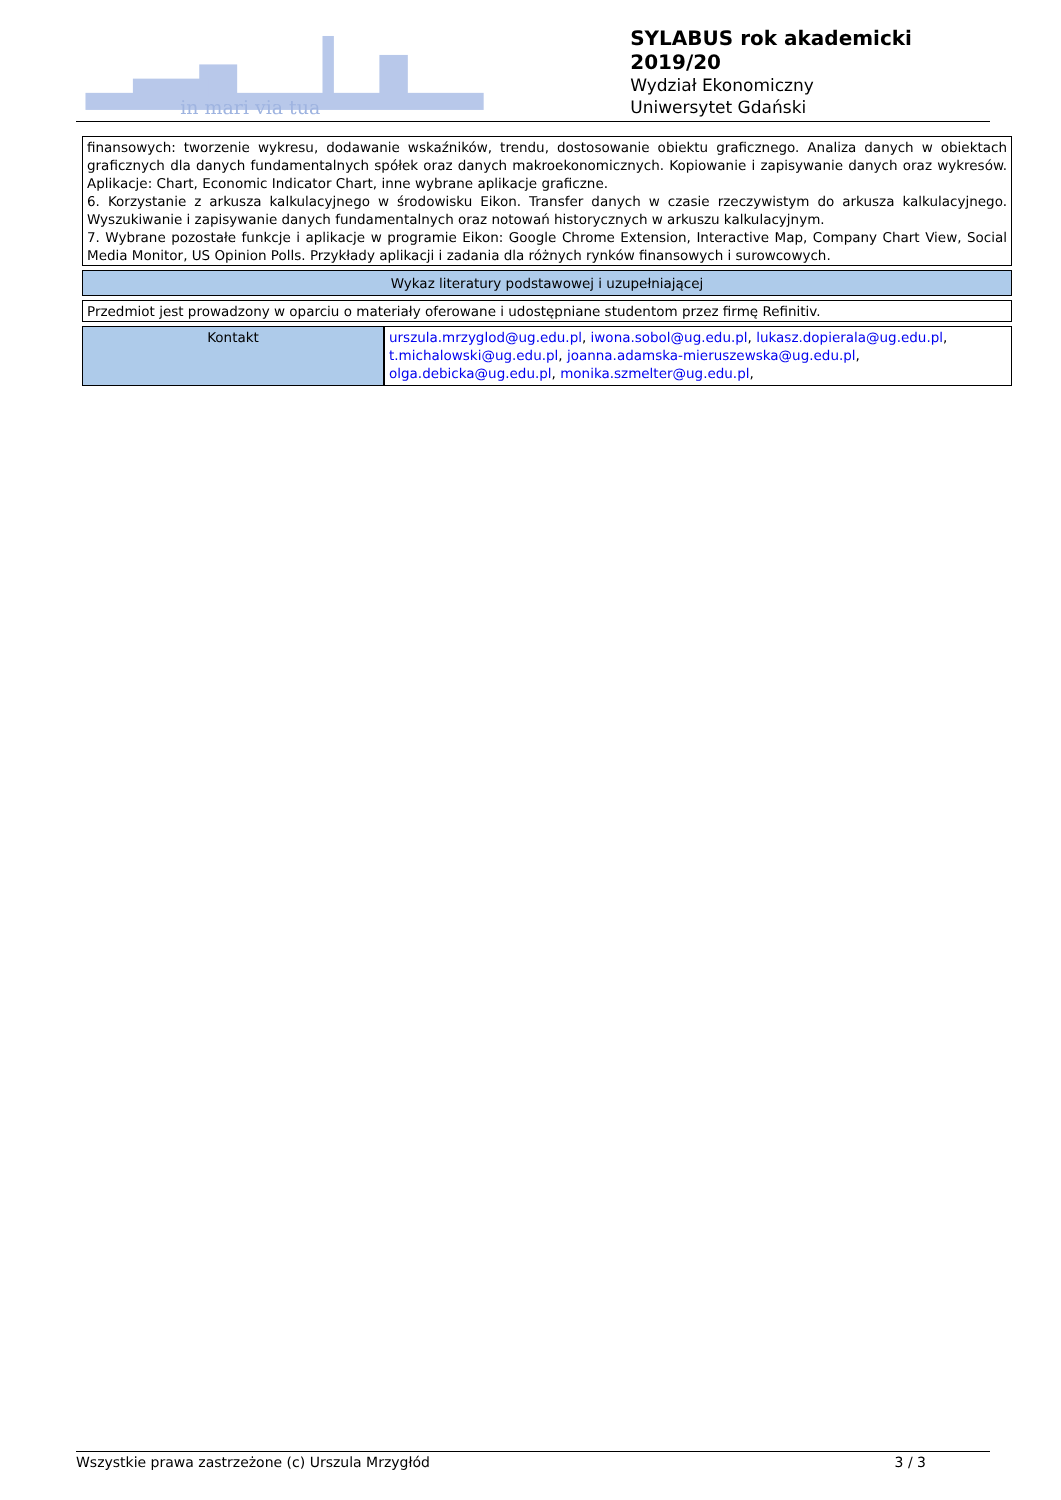in mari via tua
SYLABUS rok akademicki 2019/20
Wydział Ekonomiczny
Uniwersytet Gdański
finansowych: tworzenie wykresu, dodawanie wskaźników, trendu, dostosowanie obiektu graficznego. Analiza danych w obiektach graficznych dla danych fundamentalnych spółek oraz danych makroekonomicznych. Kopiowanie i zapisywanie danych oraz wykresów. Aplikacje: Chart, Economic Indicator Chart, inne wybrane aplikacje graficzne.
6. Korzystanie z arkusza kalkulacyjnego w środowisku Eikon. Transfer danych w czasie rzeczywistym do arkusza kalkulacyjnego. Wyszukiwanie i zapisywanie danych fundamentalnych oraz notowań historycznych w arkuszu kalkulacyjnym.
7. Wybrane pozostałe funkcje i aplikacje w programie Eikon: Google Chrome Extension, Interactive Map, Company Chart View, Social Media Monitor, US Opinion Polls. Przykłady aplikacji i zadania dla różnych rynków finansowych i surowcowych.
Wykaz literatury podstawowej i uzupełniającej
Przedmiot jest prowadzony w oparciu o materiały oferowane i udostępniane studentom przez firmę Refinitiv.
| Kontakt | urszula.mrzyglod@ug.edu.pl , iwona.sobol@ug.edu.pl , lukasz.dopierala@ug.edu.pl , t.michalowski@ug.edu.pl , joanna.adamska-mieruszewska@ug.edu.pl , olga.debicka@ug.edu.pl , monika.szmelter@ug.edu.pl , |
Wszystkie prawa zastrzeżone (c) Urszula Mrzygłód 3 / 3